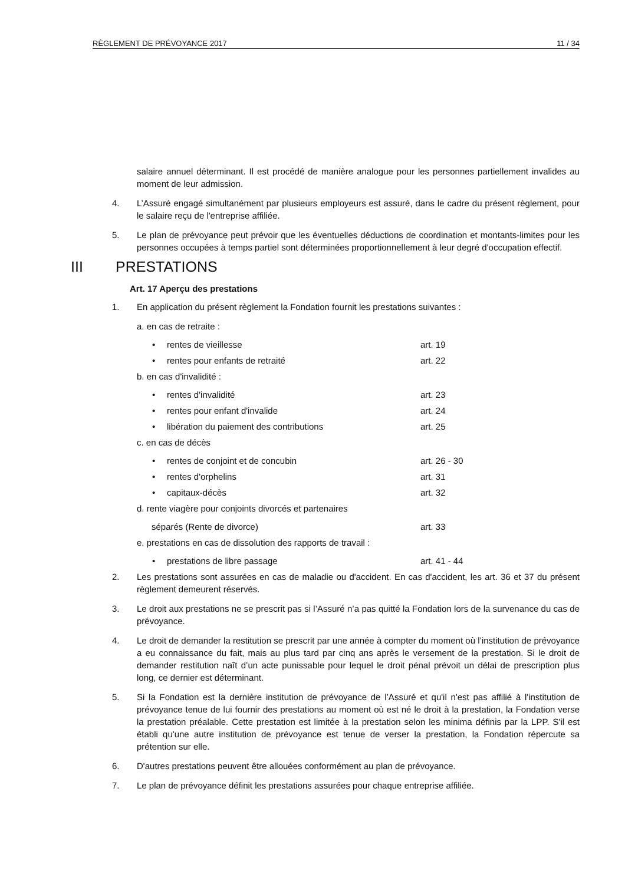RÈGLEMENT DE PRÉVOYANCE 2017 11 / 34
salaire annuel déterminant. Il est procédé de manière analogue pour les personnes partiellement invalides au moment de leur admission.
4. L’Assuré engagé simultanément par plusieurs employeurs est assuré, dans le cadre du présent règlement, pour le salaire reçu de l'entreprise affiliée.
5. Le plan de prévoyance peut prévoir que les éventuelles déductions de coordination et montants-limites pour les personnes occupées à temps partiel sont déterminées proportionnellement à leur degré d'occupation effectif.
III PRESTATIONS
Art. 17 Aperçu des prestations
1. En application du présent règlement la Fondation fournit les prestations suivantes :
a. en cas de retraite :
• rentes de vieillesse art. 19
• rentes pour enfants de retraité art. 22
b. en cas d'invalidité :
• rentes d'invalidité art. 23
• rentes pour enfant d'invalide art. 24
• libération du paiement des contributions art. 25
c. en cas de décès
• rentes de conjoint et de concubin art. 26 - 30
• rentes d'orphelins art. 31
• capitaux-décès art. 32
d. rente viagère pour conjoints divorcés et partenaires
séparés (Rente de divorce) art. 33
e. prestations en cas de dissolution des rapports de travail :
• prestations de libre passage art. 41 - 44
2. Les prestations sont assurées en cas de maladie ou d'accident. En cas d'accident, les art. 36 et 37 du présent règlement demeurent réservés.
3. Le droit aux prestations ne se prescrit pas si l’Assuré n’a pas quitté la Fondation lors de la survenance du cas de prévoyance.
4. Le droit de demander la restitution se prescrit par une année à compter du moment où l’institution de prévoyance a eu connaissance du fait, mais au plus tard par cinq ans après le versement de la prestation. Si le droit de demander restitution naît d’un acte punissable pour lequel le droit pénal prévoit un délai de prescription plus long, ce dernier est déterminant.
5. Si la Fondation est la dernière institution de prévoyance de l’Assuré et qu'il n'est pas affilié à l'institution de prévoyance tenue de lui fournir des prestations au moment où est né le droit à la prestation, la Fondation verse la prestation préalable. Cette prestation est limitée à la prestation selon les minima définis par la LPP. S'il est établi qu'une autre institution de prévoyance est tenue de verser la prestation, la Fondation répercute sa prétention sur elle.
6. D'autres prestations peuvent être allouées conformément au plan de prévoyance.
7. Le plan de prévoyance définit les prestations assurées pour chaque entreprise affiliée.